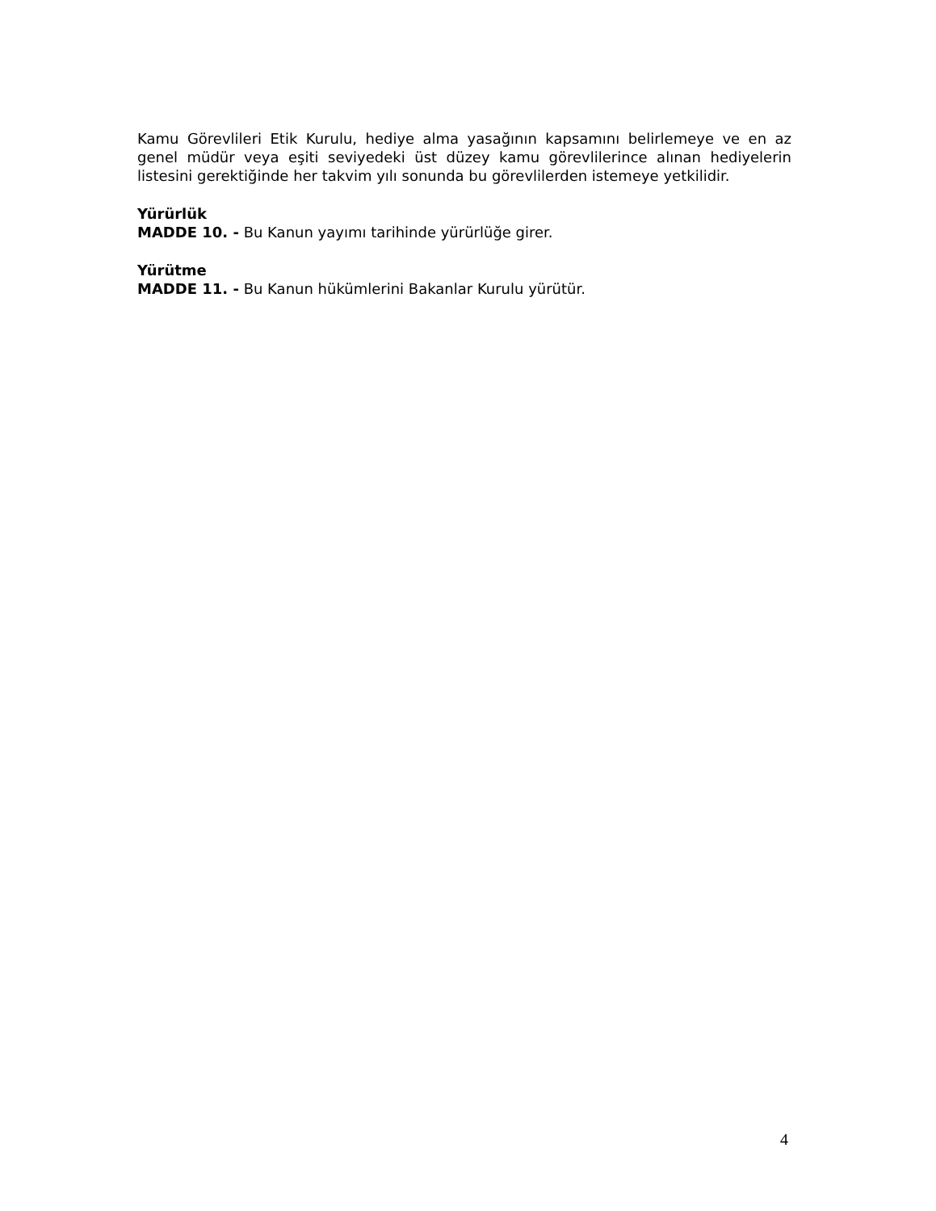Kamu Görevlileri Etik Kurulu, hediye alma yasağının kapsamını belirlemeye ve en az genel müdür veya eşiti seviyedeki üst düzey kamu görevlilerince alınan hediyelerin listesini gerektiğinde her takvim yılı sonunda bu görevlilerden istemeye yetkilidir.
Yürürlük
MADDE 10. - Bu Kanun yayımı tarihinde yürürlüğe girer.
Yürütme
MADDE 11. - Bu Kanun hükümlerini Bakanlar Kurulu yürütür.
4